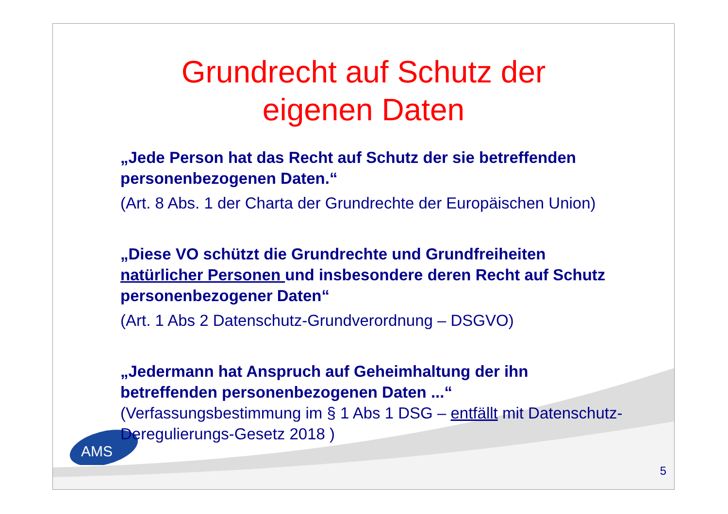AMS
Grundrecht auf Schutz der
eigenen Daten
„Jede Person hat das Recht auf Schutz der sie betreffenden personenbezogenen Daten.“
(Art. 8 Abs. 1 der Charta der Grundrechte der Europäischen Union)
„Diese VO schützt die Grundrechte und Grundfreiheiten natürlicher Personen und insbesondere deren Recht auf Schutz personenbezogener Daten“
(Art. 1 Abs 2 Datenschutz-Grundverordnung – DSGVO)
„Jedermann hat Anspruch auf Geheimhaltung der ihn betreffenden personenbezogenen Daten ...“
(Verfassungsbestimmung im § 1 Abs 1 DSG – entfällt mit Datenschutz-Deregulierungs-Gesetz 2018 )
5